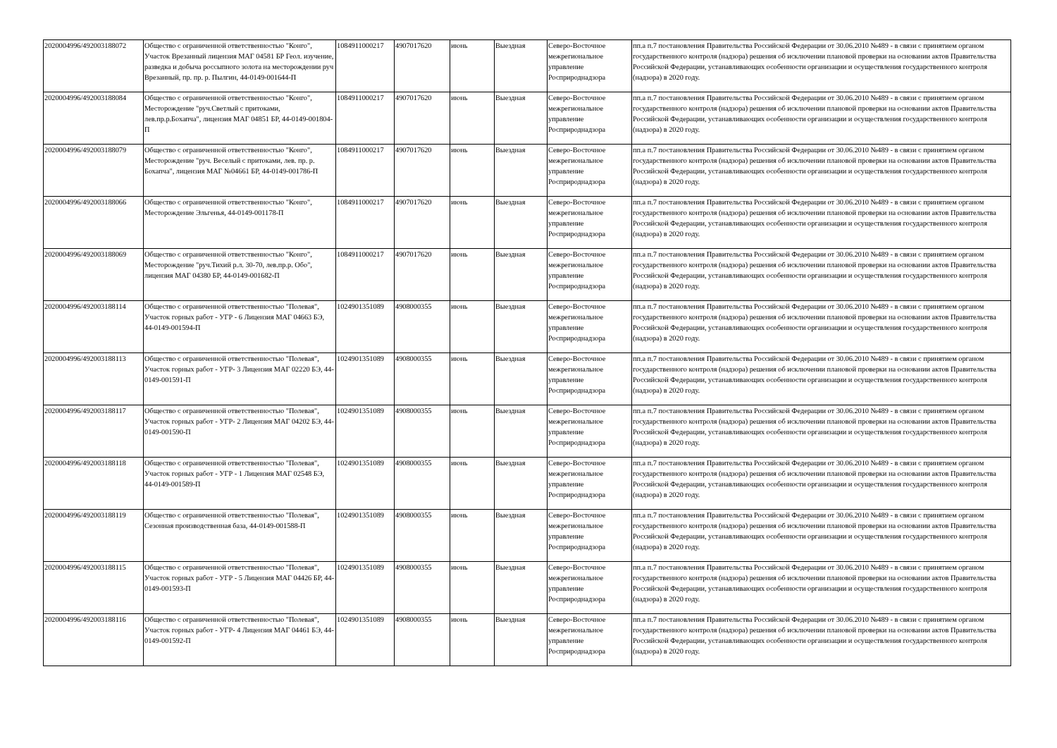| 2020004996/492003188072 | Общество с ограниченной ответственностью "Конго", Участок Врезанный лицензия МАГ 04581 БР Геол. изучение, разведка и добыча россыпного золота на месторождении руч Врезанный, пр. пр. р. Пылгин, 44-0149-001644-П | 1084911000217 | 4907017620 | июнь | Выездная | Северо-Восточное межрегиональное управление Росприроднадзора | пп.а п.7 постановления Правительства Российской Федерации от 30.06.2010 №489 - в связи с принятием органом государственного контроля (надзора) решения об исключении плановой проверки на основании актов Правительства Российской Федерации, устанавливающих особенности организации и осуществления государственного контроля (надзора) в 2020 году. |
| 2020004996/492003188084 | Общество с ограниченной ответственностью "Конго", Месторождение "руч.Светлый с притоками, лев.пр.р.Бохапча", лицензия МАГ 04851 БР, 44-0149-001804-П | 1084911000217 | 4907017620 | июнь | Выездная | Северо-Восточное межрегиональное управление Росприроднадзора | пп.а п.7 постановления Правительства Российской Федерации от 30.06.2010 №489 - в связи с принятием органом государственного контроля (надзора) решения об исключении плановой проверки на основании актов Правительства Российской Федерации, устанавливающих особенности организации и осуществления государственного контроля (надзора) в 2020 году. |
| 2020004996/492003188079 | Общество с ограниченной ответственностью "Конго", Месторождение "руч. Веселый с притоками, лев. пр. р. Бохапча", лицензия МАГ №04661 БР, 44-0149-001786-П | 1084911000217 | 4907017620 | июнь | Выездная | Северо-Восточное межрегиональное управление Росприроднадзора | пп.а п.7 постановления Правительства Российской Федерации от 30.06.2010 №489 - в связи с принятием органом государственного контроля (надзора) решения об исключении плановой проверки на основании актов Правительства Российской Федерации, устанавливающих особенности организации и осуществления государственного контроля (надзора) в 2020 году. |
| 2020004996/492003188066 | Общество с ограниченной ответственностью "Конго", Месторождение Эльгенья, 44-0149-001178-П | 1084911000217 | 4907017620 | июнь | Выездная | Северо-Восточное межрегиональное управление Росприроднадзора | пп.а п.7 постановления Правительства Российской Федерации от 30.06.2010 №489 - в связи с принятием органом государственного контроля (надзора) решения об исключении плановой проверки на основании актов Правительства Российской Федерации, устанавливающих особенности организации и осуществления государственного контроля (надзора) в 2020 году. |
| 2020004996/492003188069 | Общество с ограниченной ответственностью "Конго", Месторождение "руч.Тихий р.л. 30-70, лев.пр.р. Обо", лицензия МАГ 04380 БР, 44-0149-001682-П | 1084911000217 | 4907017620 | июнь | Выездная | Северо-Восточное межрегиональное управление Росприроднадзора | пп.а п.7 постановления Правительства Российской Федерации от 30.06.2010 №489 - в связи с принятием органом государственного контроля (надзора) решения об исключении плановой проверки на основании актов Правительства Российской Федерации, устанавливающих особенности организации и осуществления государственного контроля (надзора) в 2020 году. |
| 2020004996/492003188114 | Общество с ограниченной ответственностью "Полевая", Участок горных работ - УГР - 6 Лицензия МАГ 04663 БЭ, 44-0149-001594-П | 1024901351089 | 4908000355 | июнь | Выездная | Северо-Восточное межрегиональное управление Росприроднадзора | пп.а п.7 постановления Правительства Российской Федерации от 30.06.2010 №489 - в связи с принятием органом государственного контроля (надзора) решения об исключении плановой проверки на основании актов Правительства Российской Федерации, устанавливающих особенности организации и осуществления государственного контроля (надзора) в 2020 году. |
| 2020004996/492003188113 | Общество с ограниченной ответственностью "Полевая", Участок горных работ - УГР- 3 Лицензия МАГ 02220 БЭ, 44-0149-001591-П | 1024901351089 | 4908000355 | июнь | Выездная | Северо-Восточное межрегиональное управление Росприроднадзора | пп.а п.7 постановления Правительства Российской Федерации от 30.06.2010 №489 - в связи с принятием органом государственного контроля (надзора) решения об исключении плановой проверки на основании актов Правительства Российской Федерации, устанавливающих особенности организации и осуществления государственного контроля (надзора) в 2020 году. |
| 2020004996/492003188117 | Общество с ограниченной ответственностью "Полевая", Участок горных работ - УГР- 2 Лицензия МАГ 04202 БЭ, 44-0149-001590-П | 1024901351089 | 4908000355 | июнь | Выездная | Северо-Восточное межрегиональное управление Росприроднадзора | пп.а п.7 постановления Правительства Российской Федерации от 30.06.2010 №489 - в связи с принятием органом государственного контроля (надзора) решения об исключении плановой проверки на основании актов Правительства Российской Федерации, устанавливающих особенности организации и осуществления государственного контроля (надзора) в 2020 году. |
| 2020004996/492003188118 | Общество с ограниченной ответственностью "Полевая", Участок горных работ - УГР - 1 Лицензия МАГ 02548 БЭ, 44-0149-001589-П | 1024901351089 | 4908000355 | июнь | Выездная | Северо-Восточное межрегиональное управление Росприроднадзора | пп.а п.7 постановления Правительства Российской Федерации от 30.06.2010 №489 - в связи с принятием органом государственного контроля (надзора) решения об исключении плановой проверки на основании актов Правительства Российской Федерации, устанавливающих особенности организации и осуществления государственного контроля (надзора) в 2020 году. |
| 2020004996/492003188119 | Общество с ограниченной ответственностью "Полевая", Сезонная производственная база, 44-0149-001588-П | 1024901351089 | 4908000355 | июнь | Выездная | Северо-Восточное межрегиональное управление Росприроднадзора | пп.а п.7 постановления Правительства Российской Федерации от 30.06.2010 №489 - в связи с принятием органом государственного контроля (надзора) решения об исключении плановой проверки на основании актов Правительства Российской Федерации, устанавливающих особенности организации и осуществления государственного контроля (надзора) в 2020 году. |
| 2020004996/492003188115 | Общество с ограниченной ответственностью "Полевая", Участок горных работ - УГР - 5 Лицензия МАГ 04426 БР, 44-0149-001593-П | 1024901351089 | 4908000355 | июнь | Выездная | Северо-Восточное межрегиональное управление Росприроднадзора | пп.а п.7 постановления Правительства Российской Федерации от 30.06.2010 №489 - в связи с принятием органом государственного контроля (надзора) решения об исключении плановой проверки на основании актов Правительства Российской Федерации, устанавливающих особенности организации и осуществления государственного контроля (надзора) в 2020 году. |
| 2020004996/492003188116 | Общество с ограниченной ответственностью "Полевая", Участок горных работ - УГР- 4 Лицензия МАГ 04461 БЭ, 44-0149-001592-П | 1024901351089 | 4908000355 | июнь | Выездная | Северо-Восточное межрегиональное управление Росприроднадзора | пп.а п.7 постановления Правительства Российской Федерации от 30.06.2010 №489 - в связи с принятием органом государственного контроля (надзора) решения об исключении плановой проверки на основании актов Правительства Российской Федерации, устанавливающих особенности организации и осуществления государственного контроля (надзора) в 2020 году. |